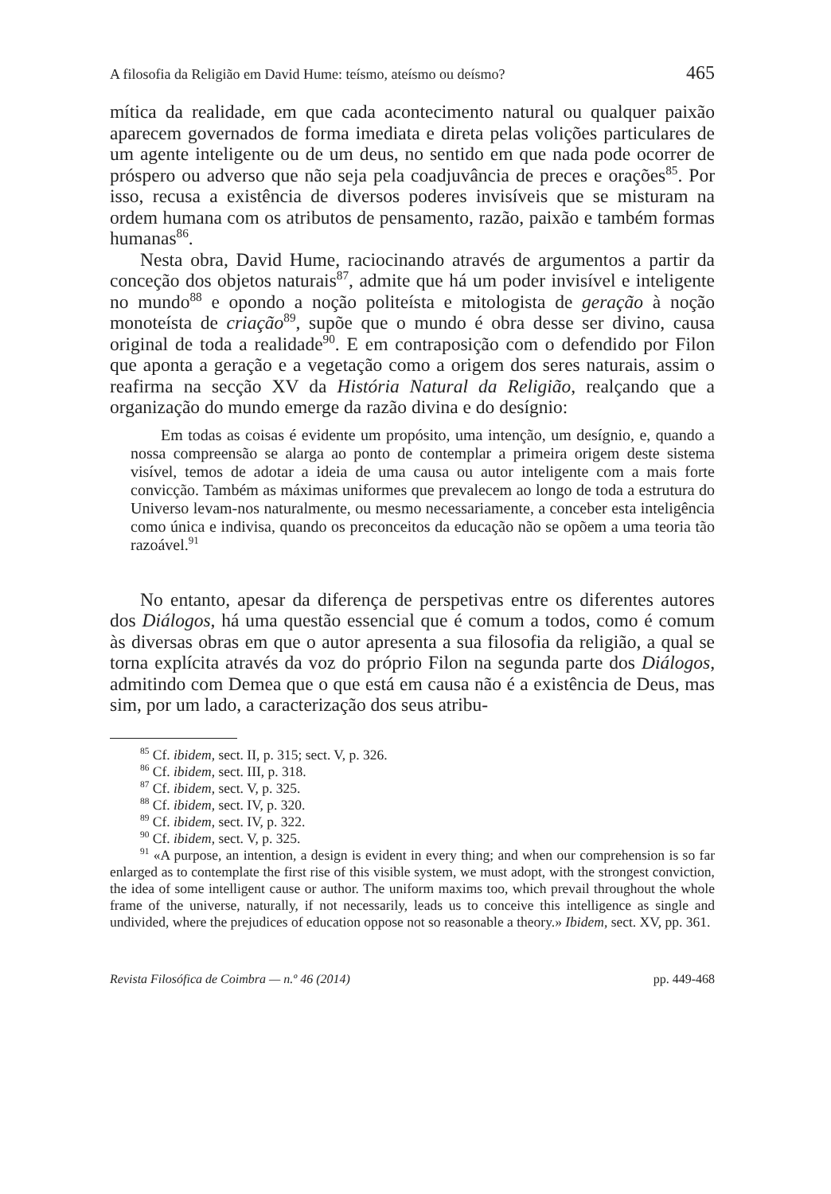A filosofia da Religião em David Hume: teísmo, ateísmo ou deísmo? 465
mítica da realidade, em que cada acontecimento natural ou qualquer paixão aparecem governados de forma imediata e direta pelas volições particulares de um agente inteligente ou de um deus, no sentido em que nada pode ocorrer de próspero ou adverso que não seja pela coadjuvância de preces e orações<sup>85</sup>. Por isso, recusa a existência de diversos poderes invisíveis que se misturam na ordem humana com os atributos de pensamento, razão, paixão e também formas humanas<sup>86</sup>.
Nesta obra, David Hume, raciocinando através de argumentos a partir da conceção dos objetos naturais<sup>87</sup>, admite que há um poder invisível e inteligente no mundo<sup>88</sup> e opondo a noção politeísta e mitologista de geração à noção monoteísta de criação<sup>89</sup>, supõe que o mundo é obra desse ser divino, causa original de toda a realidade<sup>90</sup>. E em contraposição com o defendido por Filon que aponta a geração e a vegetação como a origem dos seres naturais, assim o reafirma na secção XV da História Natural da Religião, realçando que a organização do mundo emerge da razão divina e do desígnio:
Em todas as coisas é evidente um propósito, uma intenção, um desígnio, e, quando a nossa compreensão se alarga ao ponto de contemplar a primeira origem deste sistema visível, temos de adotar a ideia de uma causa ou autor inteligente com a mais forte convicção. Também as máximas uniformes que prevalecem ao longo de toda a estrutura do Universo levam-nos naturalmente, ou mesmo necessariamente, a conceber esta inteligência como única e indivisa, quando os preconceitos da educação não se opõem a uma teoria tão razoável.<sup>91</sup>
No entanto, apesar da diferença de perspetivas entre os diferentes autores dos Diálogos, há uma questão essencial que é comum a todos, como é comum às diversas obras em que o autor apresenta a sua filosofia da religião, a qual se torna explícita através da voz do próprio Filon na segunda parte dos Diálogos, admitindo com Demea que o que está em causa não é a existência de Deus, mas sim, por um lado, a caracterização dos seus atribu-
<sup>85</sup> Cf. ibidem, sect. II, p. 315; sect. V, p. 326.
<sup>86</sup> Cf. ibidem, sect. III, p. 318.
<sup>87</sup> Cf. ibidem, sect. V, p. 325.
<sup>88</sup> Cf. ibidem, sect. IV, p. 320.
<sup>89</sup> Cf. ibidem, sect. IV, p. 322.
<sup>90</sup> Cf. ibidem, sect. V, p. 325.
<sup>91</sup> «A purpose, an intention, a design is evident in every thing; and when our comprehension is so far enlarged as to contemplate the first rise of this visible system, we must adopt, with the strongest conviction, the idea of some intelligent cause or author. The uniform maxims too, which prevail throughout the whole frame of the universe, naturally, if not necessarily, leads us to conceive this intelligence as single and undivided, where the prejudices of education oppose not so reasonable a theory.» Ibidem, sect. XV, pp. 361.
Revista Filosófica de Coimbra — n.º 46 (2014) pp. 449-468